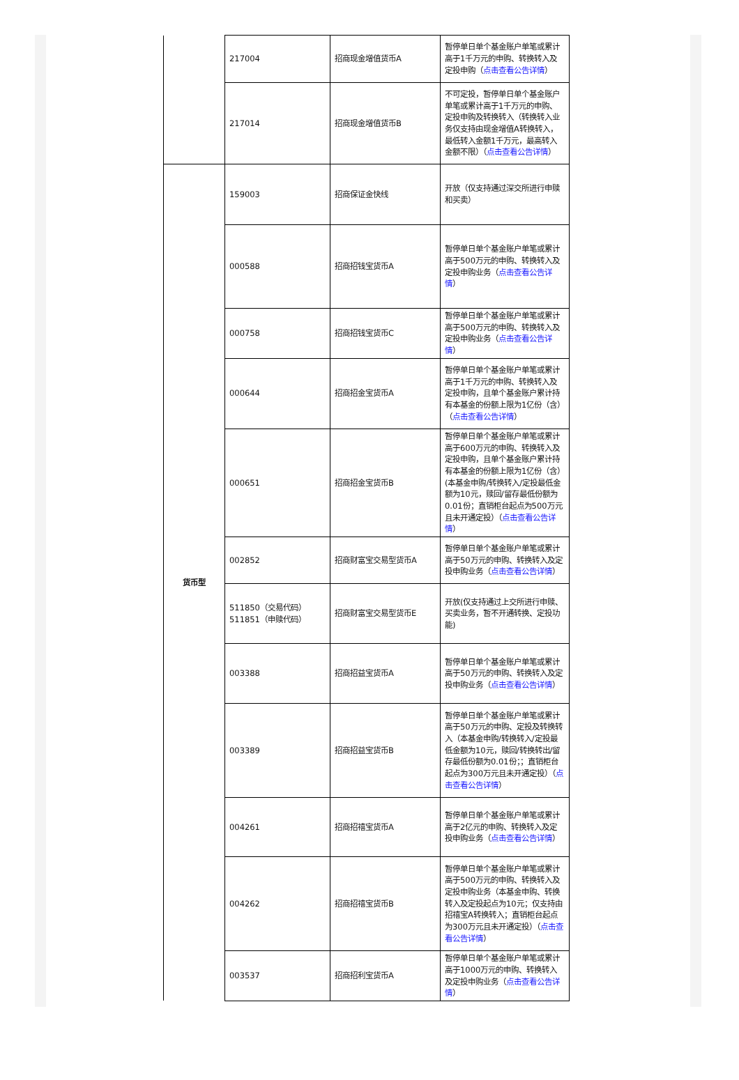| | 217004 | 招商现金增值货币A | 暂停单日单个基金账户单笔或累计高于1千万元的申购、转换转入及定投申购（ 点击查看公告详情 ） |
| | 217014 | 招商现金增值货币B | 不可定投，暂停单日单个基金账户单笔或累计高于1千万元的申购、定投申购及转换转入（转换转入业务仅支持由现金增值A转换转入，最低转入金额1千万元，最高转入金额不限）（ 点击查看公告详情 ） |
| 货币型 | 159003 | 招商保证金快线 | 开放（仅支持通过深交所进行申赎和买卖） |
| | 000588 | 招商招钱宝货币A | 暂停单日单个基金账户单笔或累计高于500万元的申购、转换转入及定投申购业务（ 点击查看公告详情 ） |
| | 000758 | 招商招钱宝货币C | 暂停单日单个基金账户单笔或累计高于500万元的申购、转换转入及定投申购业务（ 点击查看公告详情 ） |
| | 000644 | 招商招金宝货币A | 暂停单日单个基金账户单笔或累计高于1千万元的申购、转换转入及定投申购，且单个基金账户累计持有本基金的份额上限为1亿份（含）（ 点击查看公告详情 ） |
| | 000651 | 招商招金宝货币B | 暂停单日单个基金账户单笔或累计高于600万元的申购、转换转入及定投申购，且单个基金账户累计持有本基金的份额上限为1亿份（含）(本基金申购/转换转入/定投最低金额为10元，赎回/留存最低份额为0.01份；直销柜台起点为500万元且未开通定投）（ 点击查看公告详情 ） |
| | 002852 | 招商财富宝交易型货币A | 暂停单日单个基金账户单笔或累计高于50万元的申购、转换转入及定投申购业务（ 点击查看公告详情 ） |
| | 511850（交易代码） 511851（申赎代码） | 招商财富宝交易型货币E | 开放(仅支持通过上交所进行申赎、买卖业务，暂不开通转换、定投功能) |
| | 003388 | 招商招益宝货币A | 暂停单日单个基金账户单笔或累计高于50万元的申购、转换转入及定投申购业务（ 点击查看公告详情 ） |
| | 003389 | 招商招益宝货币B | 暂停单日单个基金账户单笔或累计高于50万元的申购、定投及转换转入（本基金申购/转换转入/定投最低金额为10元，赎回/转换转出/留存最低份额为0.01份；；直销柜台起点为300万元且未开通定投）（ 点击查看公告详情 ） |
| | 004261 | 招商招禧宝货币A | 暂停单日单个基金账户单笔或累计高于2亿元的申购、转换转入及定投申购业务（ 点击查看公告详情 ） |
| | 004262 | 招商招禧宝货币B | 暂停单日单个基金账户单笔或累计高于500万元的申购、转换转入及定投申购业务（本基金申购、转换转入及定投起点为10元；仅支持由招禧宝A转换转入；直销柜台起点为300万元且未开通定投）（ 点击查看公告详情 ） |
| | 003537 | 招商招利宝货币A | 暂停单日单个基金账户单笔或累计高于1000万元的申购、转换转入及定投申购业务（ 点击查看公告详情 ） |